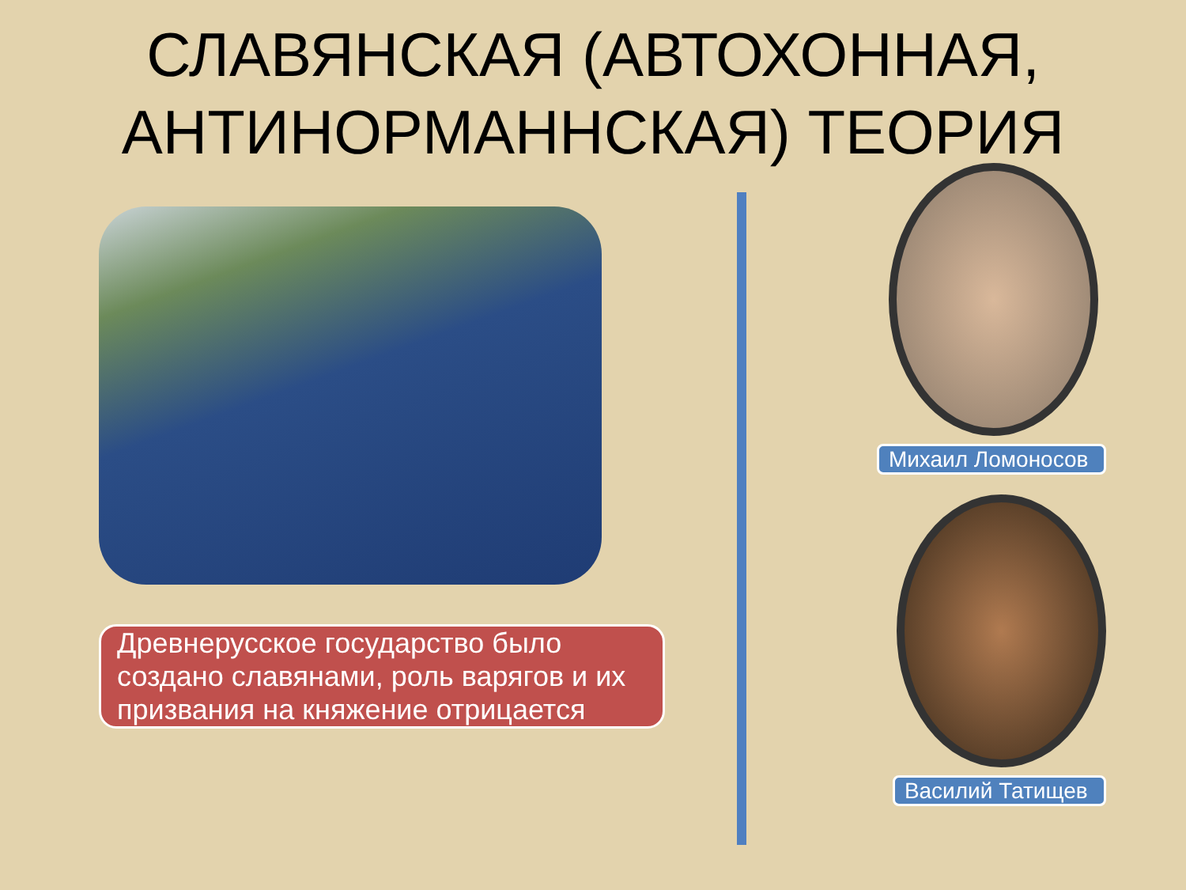СЛАВЯНСКАЯ (АВТОХОННАЯ,
АНТИНОРМАННСКАЯ) ТЕОРИЯ
Древнерусское государство было создано славянами, роль варягов и их призвания на княжение отрицается
Михаил Ломоносов
Василий Татищев